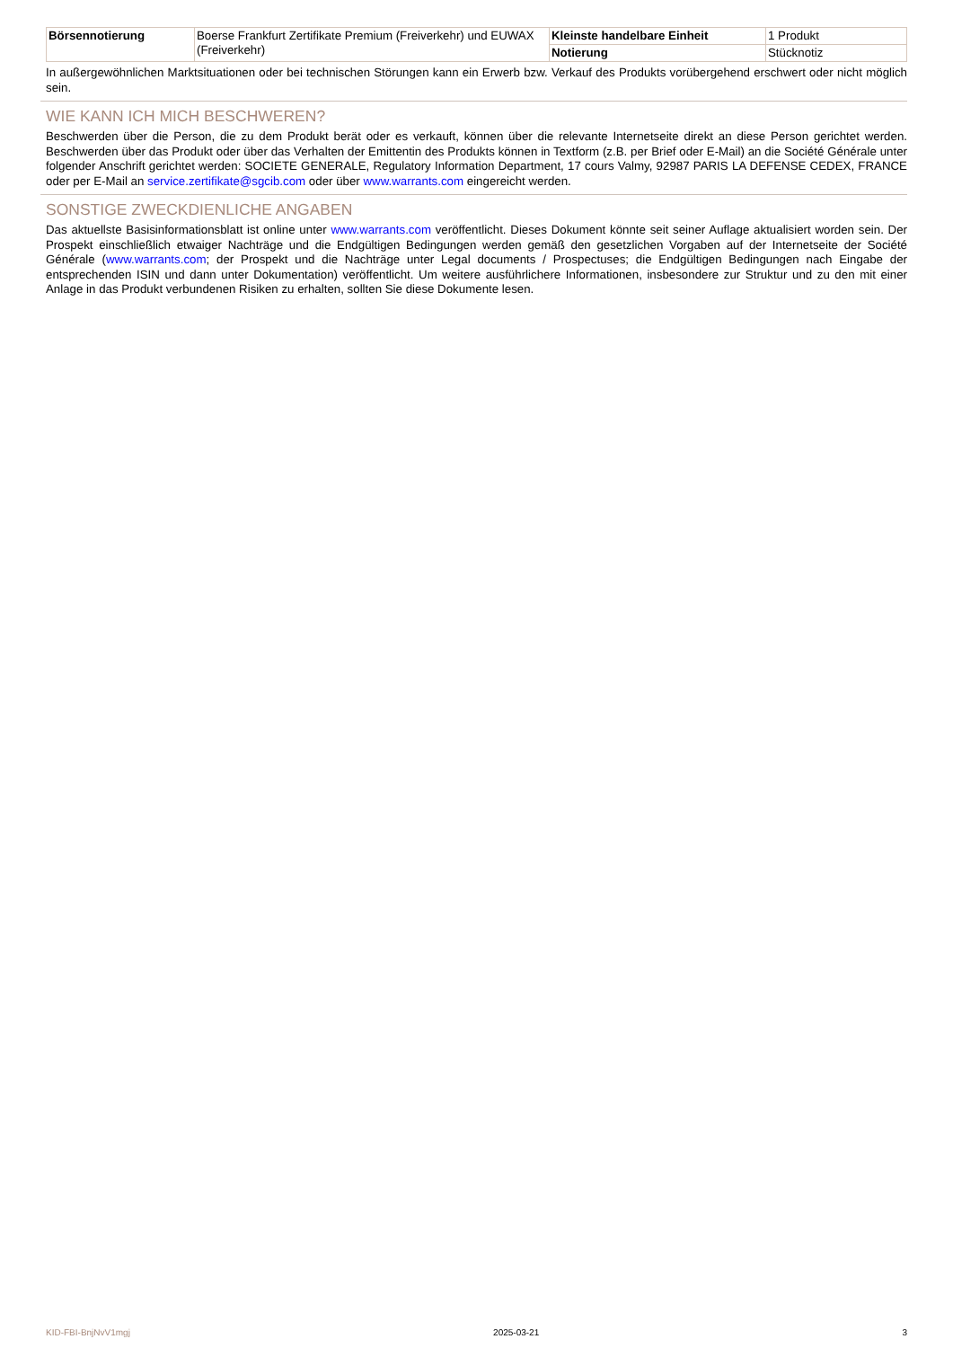| Börsennotierung | Boerse Frankfurt Zertifikate Premium (Freiverkehr) und EUWAX (Freiverkehr) | Kleinste handelbare Einheit | 1 Produkt |
| | | Notierung | Stücknotiz |
In außergewöhnlichen Marktsituationen oder bei technischen Störungen kann ein Erwerb bzw. Verkauf des Produkts vorübergehend erschwert oder nicht möglich sein.
WIE KANN ICH MICH BESCHWEREN?
Beschwerden über die Person, die zu dem Produkt berät oder es verkauft, können über die relevante Internetseite direkt an diese Person gerichtet werden. Beschwerden über das Produkt oder über das Verhalten der Emittentin des Produkts können in Textform (z.B. per Brief oder E-Mail) an die Société Générale unter folgender Anschrift gerichtet werden: SOCIETE GENERALE, Regulatory Information Department, 17 cours Valmy, 92987 PARIS LA DEFENSE CEDEX, FRANCE oder per E-Mail an service.zertifikate@sgcib.com oder über www.warrants.com eingereicht werden.
SONSTIGE ZWECKDIENLICHE ANGABEN
Das aktuellste Basisinformationsblatt ist online unter www.warrants.com veröffentlicht. Dieses Dokument könnte seit seiner Auflage aktualisiert worden sein. Der Prospekt einschließlich etwaiger Nachträge und die Endgültigen Bedingungen werden gemäß den gesetzlichen Vorgaben auf der Internetseite der Société Générale (www.warrants.com; der Prospekt und die Nachträge unter Legal documents / Prospectuses; die Endgültigen Bedingungen nach Eingabe der entsprechenden ISIN und dann unter Dokumentation) veröffentlicht. Um weitere ausführlichere Informationen, insbesondere zur Struktur und zu den mit einer Anlage in das Produkt verbundenen Risiken zu erhalten, sollten Sie diese Dokumente lesen.
KID-FBI-BnjNvV1mgj 2025-03-21 3